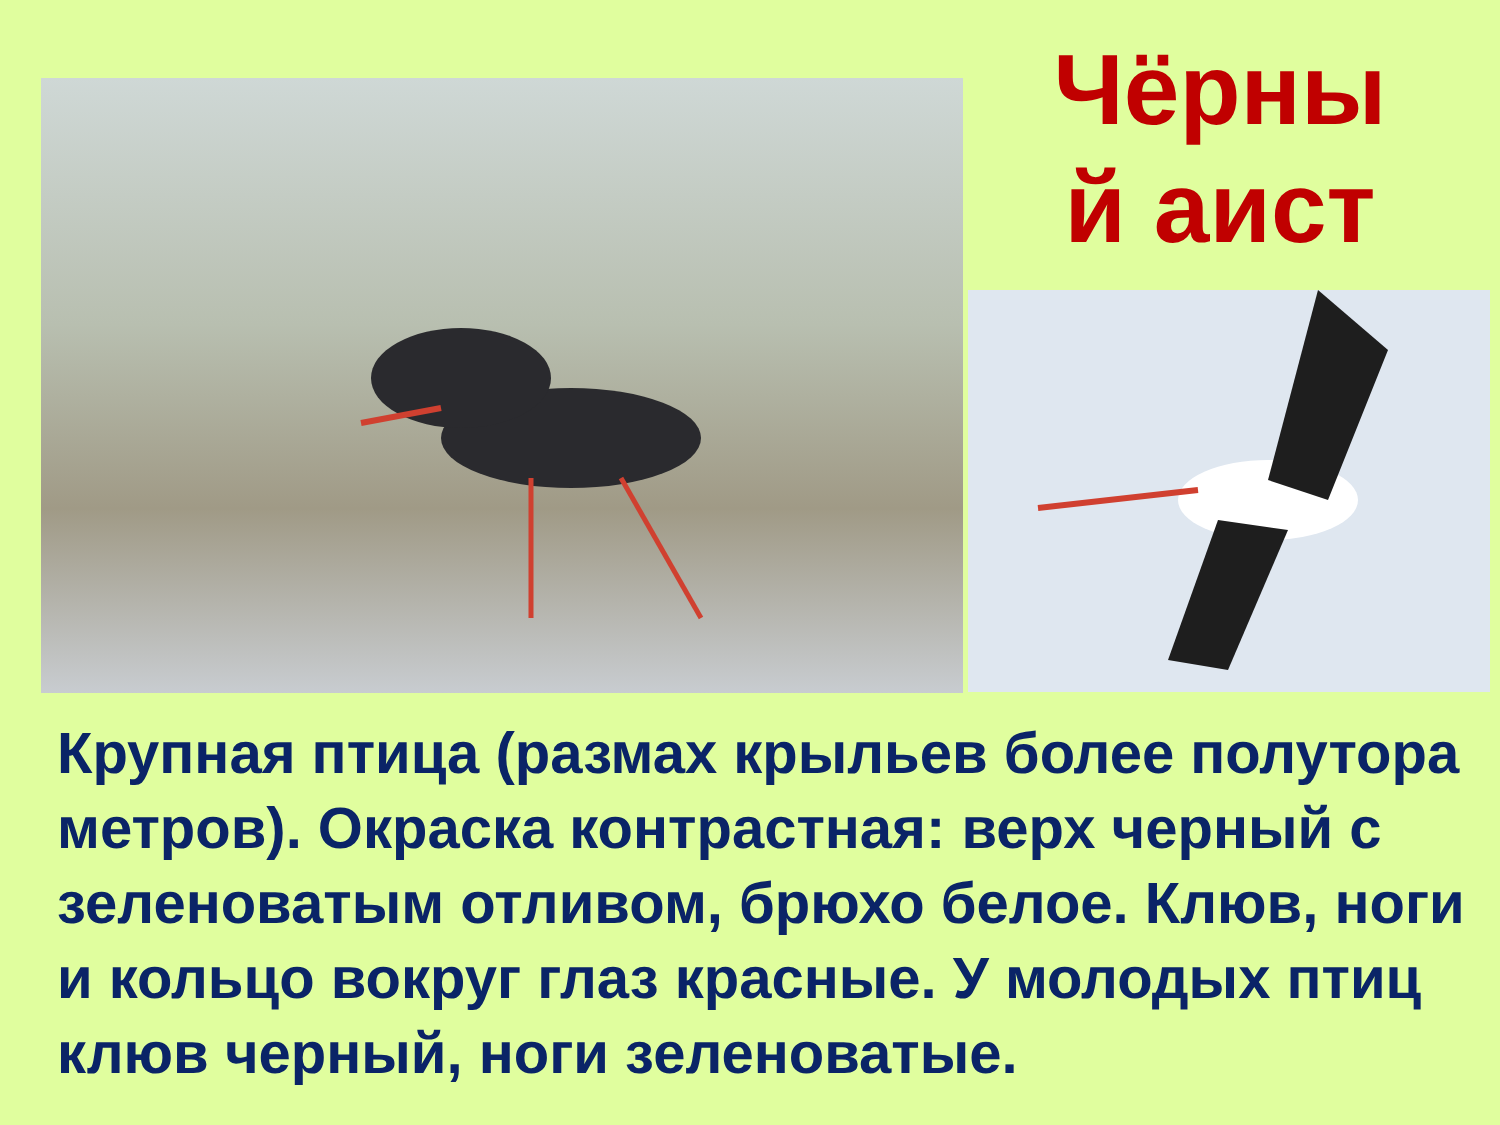Чёрны
й аист
Крупная птица (размах крыльев более полутора метров). Окраска контрастная: верх черный с зеленоватым отливом, брюхо белое. Клюв, ноги и кольцо вокруг глаз красные. У молодых птиц клюв черный, ноги зеленоватые.